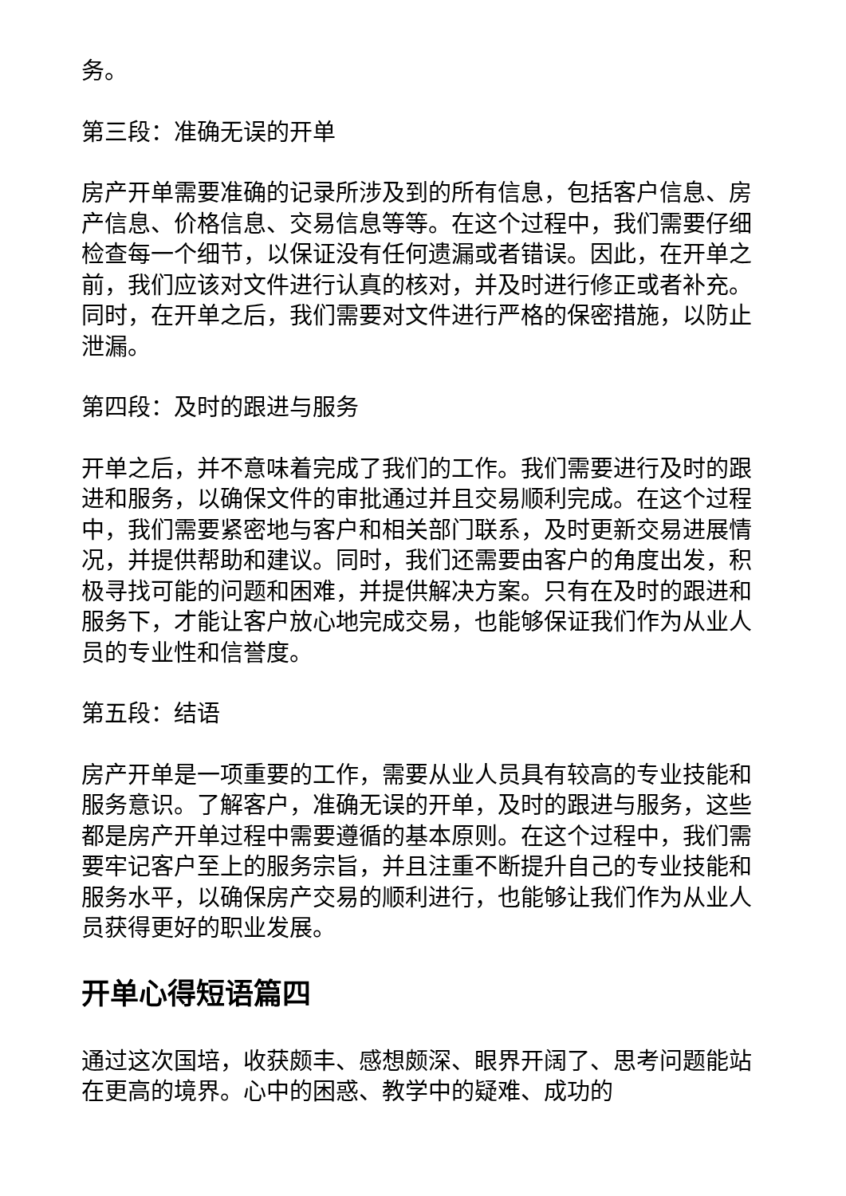务。
第三段：准确无误的开单
房产开单需要准确的记录所涉及到的所有信息，包括客户信息、房产信息、价格信息、交易信息等等。在这个过程中，我们需要仔细检查每一个细节，以保证没有任何遗漏或者错误。因此，在开单之前，我们应该对文件进行认真的核对，并及时进行修正或者补充。同时，在开单之后，我们需要对文件进行严格的保密措施，以防止泄漏。
第四段：及时的跟进与服务
开单之后，并不意味着完成了我们的工作。我们需要进行及时的跟进和服务，以确保文件的审批通过并且交易顺利完成。在这个过程中，我们需要紧密地与客户和相关部门联系，及时更新交易进展情况，并提供帮助和建议。同时，我们还需要由客户的角度出发，积极寻找可能的问题和困难，并提供解决方案。只有在及时的跟进和服务下，才能让客户放心地完成交易，也能够保证我们作为从业人员的专业性和信誉度。
第五段：结语
房产开单是一项重要的工作，需要从业人员具有较高的专业技能和服务意识。了解客户，准确无误的开单，及时的跟进与服务，这些都是房产开单过程中需要遵循的基本原则。在这个过程中，我们需要牢记客户至上的服务宗旨，并且注重不断提升自己的专业技能和服务水平，以确保房产交易的顺利进行，也能够让我们作为从业人员获得更好的职业发展。
开单心得短语篇四
通过这次国培，收获颇丰、感想颇深、眼界开阔了、思考问题能站在更高的境界。心中的困惑、教学中的疑难、成功的